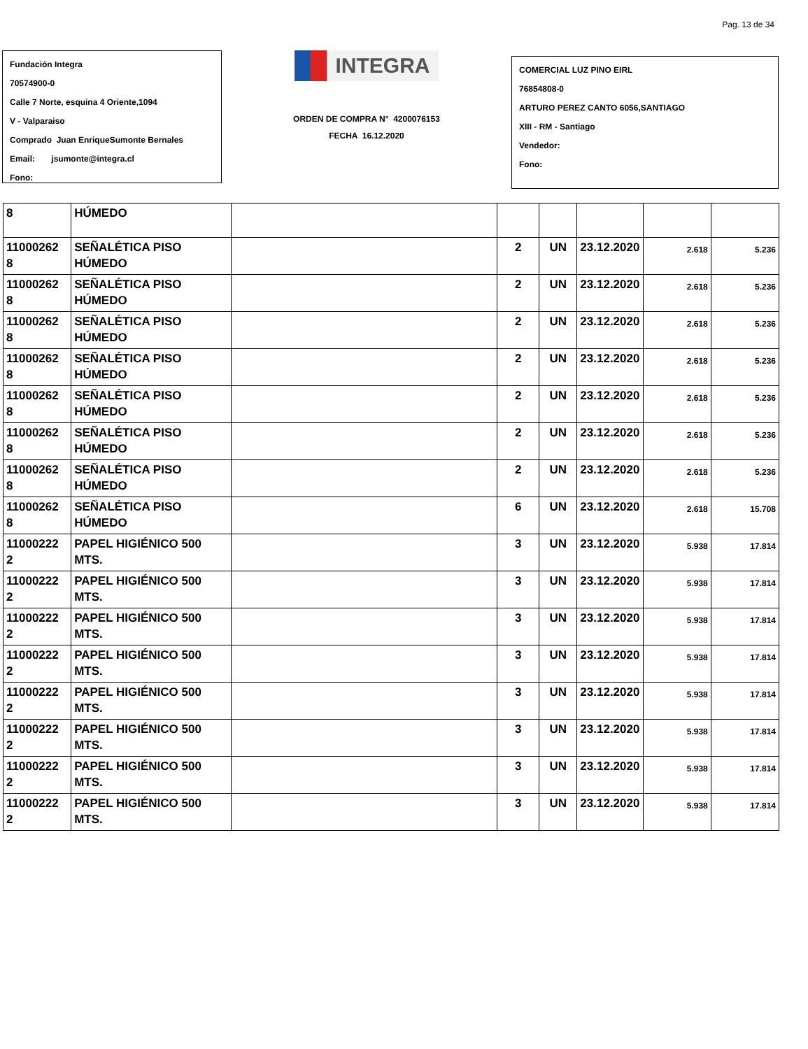Pag. 13 de 34
Fundación Integra
70574900-0
Calle 7 Norte, esquina 4 Oriente,1094
V - Valparaiso
Comprado Juan EnriqueSumonte Bernales
Email: jsumonte@integra.cl
Fono:
INTEGRA
ORDEN DE COMPRA N° 4200076153
FECHA 16.12.2020
COMERCIAL LUZ PINO EIRL
76854808-0
ARTURO PEREZ CANTO 6056,SANTIAGO
XIII - RM - Santiago
Vendedor:
Fono:
| 8 | HÚMEDO | | | | | | |
| 11000262 8 | SEÑALÉTICA PISO HÚMEDO | | 2 | UN | 23.12.2020 | 2.618 | 5.236 |
| 11000262 8 | SEÑALÉTICA PISO HÚMEDO | | 2 | UN | 23.12.2020 | 2.618 | 5.236 |
| 11000262 8 | SEÑALÉTICA PISO HÚMEDO | | 2 | UN | 23.12.2020 | 2.618 | 5.236 |
| 11000262 8 | SEÑALÉTICA PISO HÚMEDO | | 2 | UN | 23.12.2020 | 2.618 | 5.236 |
| 11000262 8 | SEÑALÉTICA PISO HÚMEDO | | 2 | UN | 23.12.2020 | 2.618 | 5.236 |
| 11000262 8 | SEÑALÉTICA PISO HÚMEDO | | 2 | UN | 23.12.2020 | 2.618 | 5.236 |
| 11000262 8 | SEÑALÉTICA PISO HÚMEDO | | 2 | UN | 23.12.2020 | 2.618 | 5.236 |
| 11000262 8 | SEÑALÉTICA PISO HÚMEDO | | 6 | UN | 23.12.2020 | 2.618 | 15.708 |
| 11000222 2 | PAPEL HIGIÉNICO 500 MTS. | | 3 | UN | 23.12.2020 | 5.938 | 17.814 |
| 11000222 2 | PAPEL HIGIÉNICO 500 MTS. | | 3 | UN | 23.12.2020 | 5.938 | 17.814 |
| 11000222 2 | PAPEL HIGIÉNICO 500 MTS. | | 3 | UN | 23.12.2020 | 5.938 | 17.814 |
| 11000222 2 | PAPEL HIGIÉNICO 500 MTS. | | 3 | UN | 23.12.2020 | 5.938 | 17.814 |
| 11000222 2 | PAPEL HIGIÉNICO 500 MTS. | | 3 | UN | 23.12.2020 | 5.938 | 17.814 |
| 11000222 2 | PAPEL HIGIÉNICO 500 MTS. | | 3 | UN | 23.12.2020 | 5.938 | 17.814 |
| 11000222 2 | PAPEL HIGIÉNICO 500 MTS. | | 3 | UN | 23.12.2020 | 5.938 | 17.814 |
| 11000222 2 | PAPEL HIGIÉNICO 500 MTS. | | 3 | UN | 23.12.2020 | 5.938 | 17.814 |